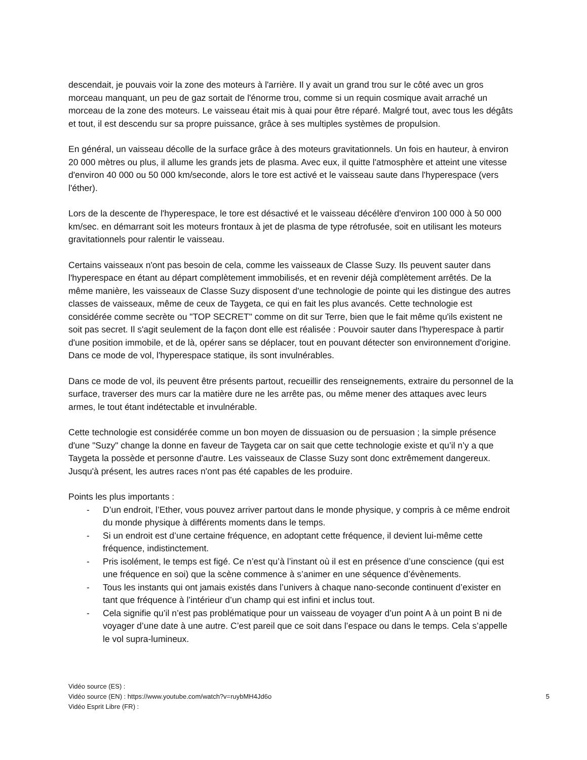descendait, je pouvais voir la zone des moteurs à l'arrière. Il y avait un grand trou sur le côté avec un gros morceau manquant, un peu de gaz sortait de l'énorme trou, comme si un requin cosmique avait arraché un morceau de la zone des moteurs. Le vaisseau était mis à quai pour être réparé. Malgré tout, avec tous les dégâts et tout, il est descendu sur sa propre puissance, grâce à ses multiples systèmes de propulsion.
En général, un vaisseau décolle de la surface grâce à des moteurs gravitationnels. Un fois en hauteur, à environ 20 000 mètres ou plus, il allume les grands jets de plasma. Avec eux, il quitte l'atmosphère et atteint une vitesse d'environ 40 000 ou 50 000 km/seconde, alors le tore est activé et le vaisseau saute dans l'hyperespace (vers l'éther).
Lors de la descente de l'hyperespace, le tore est désactivé et le vaisseau décélère d'environ 100 000 à 50 000 km/sec. en démarrant soit les moteurs frontaux à jet de plasma de type rétrofusée, soit en utilisant les moteurs gravitationnels pour ralentir le vaisseau.
Certains vaisseaux n'ont pas besoin de cela, comme les vaisseaux de Classe Suzy. Ils peuvent sauter dans l'hyperespace en étant au départ complètement immobilisés, et en revenir déjà complètement arrêtés. De la même manière, les vaisseaux de Classe Suzy disposent d'une technologie de pointe qui les distingue des autres classes de vaisseaux, même de ceux de Taygeta, ce qui en fait les plus avancés. Cette technologie est considérée comme secrète ou "TOP SECRET" comme on dit sur Terre, bien que le fait même qu'ils existent ne soit pas secret. Il s'agit seulement de la façon dont elle est réalisée : Pouvoir sauter dans l'hyperespace à partir d'une position immobile, et de là, opérer sans se déplacer, tout en pouvant détecter son environnement d'origine. Dans ce mode de vol, l'hyperespace statique, ils sont invulnérables.
Dans ce mode de vol, ils peuvent être présents partout, recueillir des renseignements, extraire du personnel de la surface, traverser des murs car la matière dure ne les arrête pas, ou même mener des attaques avec leurs armes, le tout étant indétectable et invulnérable.
Cette technologie est considérée comme un bon moyen de dissuasion ou de persuasion ; la simple présence d'une "Suzy" change la donne en faveur de Taygeta car on sait que cette technologie existe et qu’il n’y a que Taygeta la possède et personne d'autre. Les vaisseaux de Classe Suzy sont donc extrêmement dangereux. Jusqu'à présent, les autres races n'ont pas été capables de les produire.
Points les plus importants :
- D’un endroit, l’Ether, vous pouvez arriver partout dans le monde physique, y compris à ce même endroit du monde physique à différents moments dans le temps.
- Si un endroit est d’une certaine fréquence, en adoptant cette fréquence, il devient lui-même cette fréquence, indistinctement.
- Pris isolément, le temps est figé. Ce n’est qu’à l’instant où il est en présence d’une conscience (qui est une fréquence en soi) que la scène commence à s’animer en une séquence d’évènements.
- Tous les instants qui ont jamais existés dans l’univers à chaque nano-seconde continuent d’exister en tant que fréquence à l’intérieur d’un champ qui est infini et inclus tout.
- Cela signifie qu’il n’est pas problématique pour un vaisseau de voyager d’un point A à un point B ni de voyager d’une date à une autre. C’est pareil que ce soit dans l’espace ou dans le temps. Cela s’appelle le vol supra-lumineux.
Vidéo source (ES) :
Vidéo source (EN) : https://www.youtube.com/watch?v=ruybMH4Jd6o 5
Vidéo Esprit Libre (FR) :